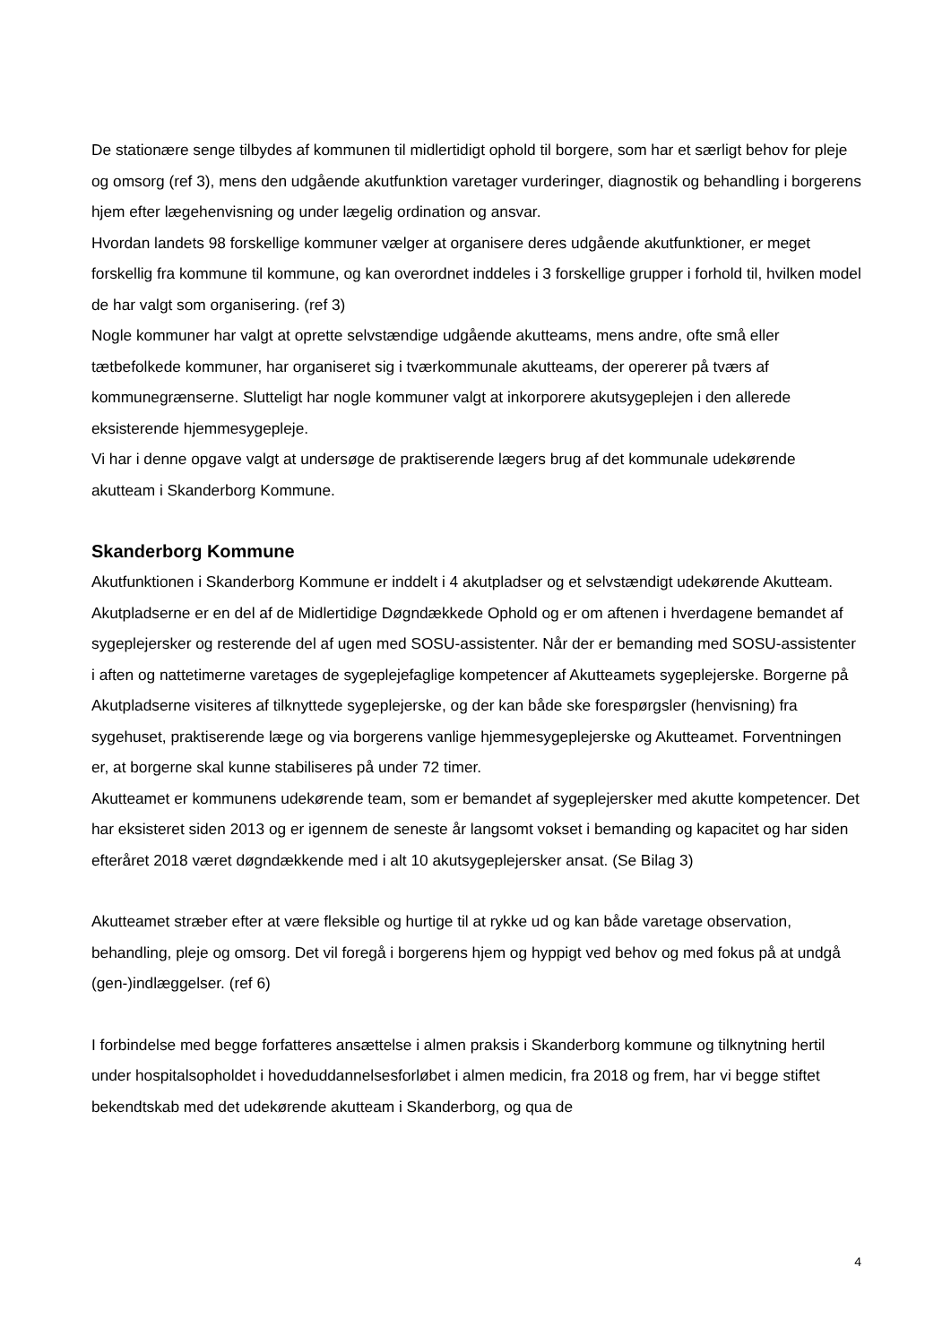De stationære senge tilbydes af kommunen til midlertidigt ophold til borgere, som har et særligt behov for pleje og omsorg (ref 3), mens den udgående akutfunktion varetager vurderinger, diagnostik og behandling i borgerens hjem efter lægehenvisning og under lægelig ordination og ansvar.
Hvordan landets 98 forskellige kommuner vælger at organisere deres udgående akutfunktioner, er meget forskellig fra kommune til kommune, og kan overordnet inddeles i 3 forskellige grupper i forhold til, hvilken model de har valgt som organisering. (ref 3)
Nogle kommuner har valgt at oprette selvstændige udgående akutteams, mens andre, ofte små eller tætbefolkede kommuner, har organiseret sig i tværkommunale akutteams, der opererer på tværs af kommunegrænserne. Slutteligt har nogle kommuner valgt at inkorporere akutsygeplejen i den allerede eksisterende hjemmesygepleje.
Vi har i denne opgave valgt at undersøge de praktiserende lægers brug af det kommunale udekørende akutteam i Skanderborg Kommune.
Skanderborg Kommune
Akutfunktionen i Skanderborg Kommune er inddelt i 4 akutpladser og et selvstændigt udekørende Akutteam. Akutpladserne er en del af de Midlertidige Døgndækkede Ophold og er om aftenen i hverdagene bemandet af sygeplejersker og resterende del af ugen med SOSU-assistenter. Når der er bemanding med SOSU-assistenter i aften og nattetimerne varetages de sygeplejefaglige kompetencer af Akutteamets sygeplejerske. Borgerne på Akutpladserne visiteres af tilknyttede sygeplejerske, og der kan både ske forespørgsler (henvisning) fra sygehuset, praktiserende læge og via borgerens vanlige hjemmesygeplejerske og Akutteamet. Forventningen er, at borgerne skal kunne stabiliseres på under 72 timer.
Akutteamet er kommunens udekørende team, som er bemandet af sygeplejersker med akutte kompetencer. Det har eksisteret siden 2013 og er igennem de seneste år langsomt vokset i bemanding og kapacitet og har siden efteråret 2018 været døgndækkende med i alt 10 akutsygeplejersker ansat. (Se Bilag 3)
Akutteamet stræber efter at være fleksible og hurtige til at rykke ud og kan både varetage observation, behandling, pleje og omsorg. Det vil foregå i borgerens hjem og hyppigt ved behov og med fokus på at undgå (gen-)indlæggelser. (ref 6)
I forbindelse med begge forfatteres ansættelse i almen praksis i Skanderborg kommune og tilknytning hertil under hospitalsopholdet i hoveduddannelsesforløbet i almen medicin, fra 2018 og frem, har vi begge stiftet bekendtskab med det udekørende akutteam i Skanderborg, og qua de
4